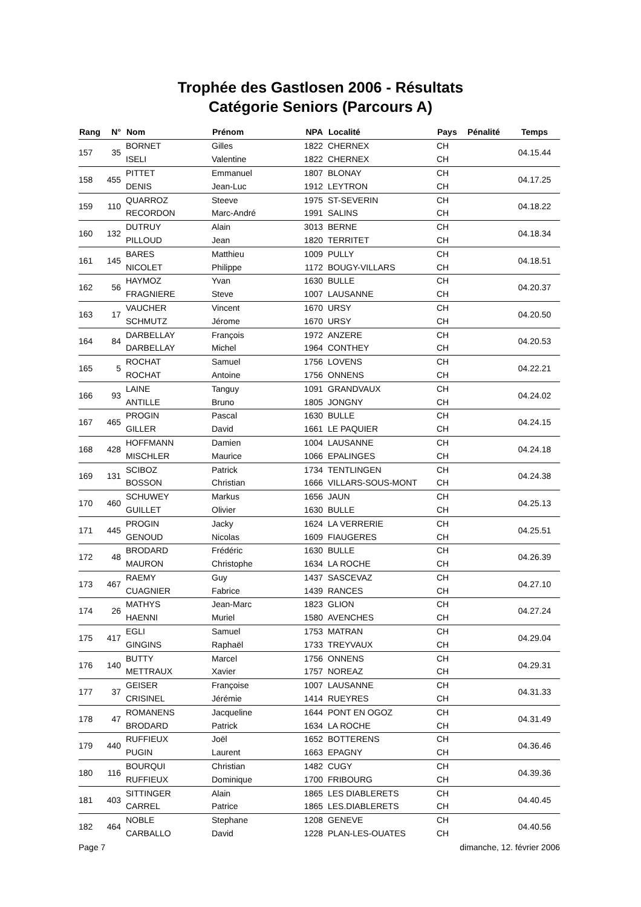Trophée des Gastlosen 2006 - Résultats
Catégorie Seniors (Parcours A)
| Rang | N° | Nom | Prénom | NPA | Localité | Pays | Pénalité | Temps |
| --- | --- | --- | --- | --- | --- | --- | --- | --- |
| 157 | 35 | BORNET | Gilles | 1822 | CHERNEX | CH | | 04.15.44 |
| | | ISELI | Valentine | 1822 | CHERNEX | CH | | |
| 158 | 455 | PITTET | Emmanuel | 1807 | BLONAY | CH | | 04.17.25 |
| | | DENIS | Jean-Luc | 1912 | LEYTRON | CH | | |
| 159 | 110 | QUARROZ | Steeve | 1975 | ST-SEVERIN | CH | | 04.18.22 |
| | | RECORDON | Marc-André | 1991 | SALINS | CH | | |
| 160 | 132 | DUTRUY | Alain | 3013 | BERNE | CH | | 04.18.34 |
| | | PILLOUD | Jean | 1820 | TERRITET | CH | | |
| 161 | 145 | BARES | Matthieu | 1009 | PULLY | CH | | 04.18.51 |
| | | NICOLET | Philippe | 1172 | BOUGY-VILLARS | CH | | |
| 162 | 56 | HAYMOZ | Yvan | 1630 | BULLE | CH | | 04.20.37 |
| | | FRAGNIERE | Steve | 1007 | LAUSANNE | CH | | |
| 163 | 17 | VAUCHER | Vincent | 1670 | URSY | CH | | 04.20.50 |
| | | SCHMUTZ | Jérome | 1670 | URSY | CH | | |
| 164 | 84 | DARBELLAY | François | 1972 | ANZERE | CH | | 04.20.53 |
| | | DARBELLAY | Michel | 1964 | CONTHEY | CH | | |
| 165 | 5 | ROCHAT | Samuel | 1756 | LOVENS | CH | | 04.22.21 |
| | | ROCHAT | Antoine | 1756 | ONNENS | CH | | |
| 166 | 93 | LAINE | Tanguy | 1091 | GRANDVAUX | CH | | 04.24.02 |
| | | ANTILLE | Bruno | 1805 | JONGNY | CH | | |
| 167 | 465 | PROGIN | Pascal | 1630 | BULLE | CH | | 04.24.15 |
| | | GILLER | David | 1661 | LE PAQUIER | CH | | |
| 168 | 428 | HOFFMANN | Damien | 1004 | LAUSANNE | CH | | 04.24.18 |
| | | MISCHLER | Maurice | 1066 | EPALINGES | CH | | |
| 169 | 131 | SCIBOZ | Patrick | 1734 | TENTLINGEN | CH | | 04.24.38 |
| | | BOSSON | Christian | 1666 | VILLARS-SOUS-MONT | CH | | |
| 170 | 460 | SCHUWEY | Markus | 1656 | JAUN | CH | | 04.25.13 |
| | | GUILLET | Olivier | 1630 | BULLE | CH | | |
| 171 | 445 | PROGIN | Jacky | 1624 | LA VERRERIE | CH | | 04.25.51 |
| | | GENOUD | Nicolas | 1609 | FIAUGERES | CH | | |
| 172 | 48 | BRODARD | Frédéric | 1630 | BULLE | CH | | 04.26.39 |
| | | MAURON | Christophe | 1634 | LA ROCHE | CH | | |
| 173 | 467 | RAEMY | Guy | 1437 | SASCEVAZ | CH | | 04.27.10 |
| | | CUAGNIER | Fabrice | 1439 | RANCES | CH | | |
| 174 | 26 | MATHYS | Jean-Marc | 1823 | GLION | CH | | 04.27.24 |
| | | HAENNI | Muriel | 1580 | AVENCHES | CH | | |
| 175 | 417 | EGLI | Samuel | 1753 | MATRAN | CH | | 04.29.04 |
| | | GINGINS | Raphaël | 1733 | TREYVAUX | CH | | |
| 176 | 140 | BUTTY | Marcel | 1756 | ONNENS | CH | | 04.29.31 |
| | | METTRAUX | Xavier | 1757 | NOREAZ | CH | | |
| 177 | 37 | GEISER | Françoise | 1007 | LAUSANNE | CH | | 04.31.33 |
| | | CRISINEL | Jérémie | 1414 | RUEYRES | CH | | |
| 178 | 47 | ROMANENS | Jacqueline | 1644 | PONT EN OGOZ | CH | | 04.31.49 |
| | | BRODARD | Patrick | 1634 | LA ROCHE | CH | | |
| 179 | 440 | RUFFIEUX | Joël | 1652 | BOTTERENS | CH | | 04.36.46 |
| | | PUGIN | Laurent | 1663 | EPAGNY | CH | | |
| 180 | 116 | BOURQUI | Christian | 1482 | CUGY | CH | | 04.39.36 |
| | | RUFFIEUX | Dominique | 1700 | FRIBOURG | CH | | |
| 181 | 403 | SITTINGER | Alain | 1865 | LES DIABLERETS | CH | | 04.40.45 |
| | | CARREL | Patrice | 1865 | LES.DIABLERETS | CH | | |
| 182 | 464 | NOBLE | Stephane | 1208 | GENEVE | CH | | 04.40.56 |
| | | CARBALLO | David | 1228 | PLAN-LES-OUATES | CH | | |
Page 7 dimanche, 12. février 2006